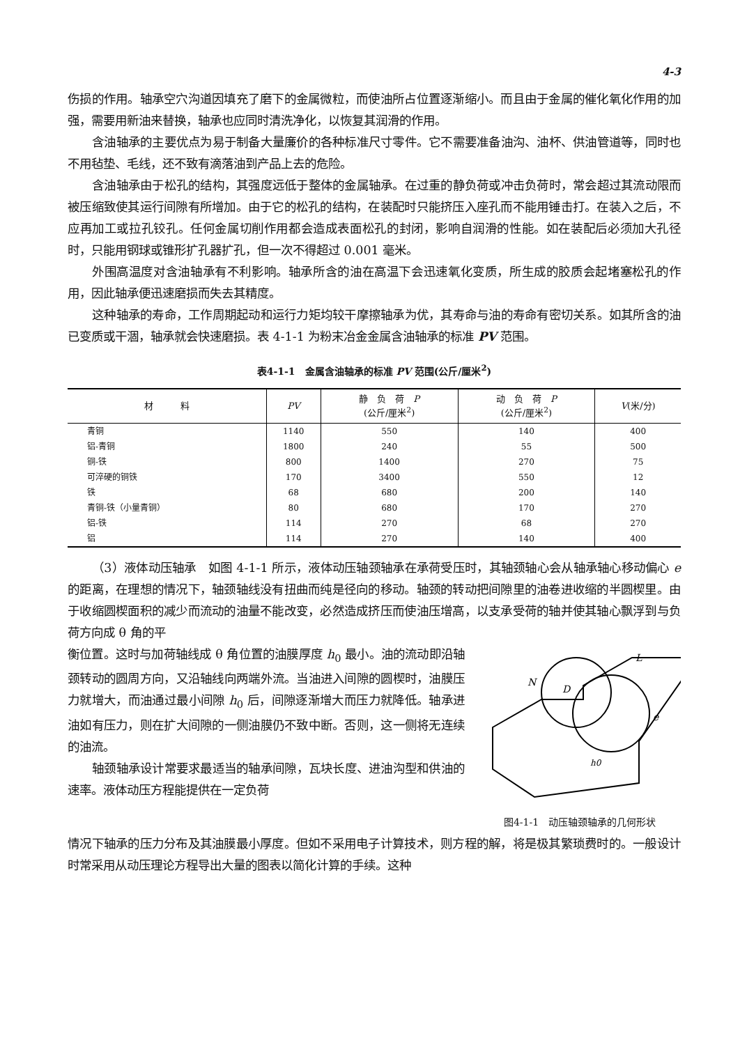4-3
伤损的作用。轴承空穴沟道因填充了磨下的金属微粒，而使油所占位置逐渐缩小。而且由于金属的催化氧化作用的加强，需要用新油来替换，轴承也应同时清洗净化，以恢复其润滑的作用。
含油轴承的主要优点为易于制备大量廉价的各种标准尺寸零件。它不需要准备油沟、油杯、供油管道等，同时也不用毡垫、毛线，还不致有滴落油到产品上去的危险。
含油轴承由于松孔的结构，其强度远低于整体的金属轴承。在过重的静负荷或冲击负荷时，常会超过其流动限而被压缩致使其运行间隙有所增加。由于它的松孔的结构，在装配时只能挤压入座孔而不能用锤击打。在装入之后，不应再加工或拉孔铰孔。任何金属切削作用都会造成表面松孔的封闭，影响自润滑的性能。如在装配后必须加大孔径时，只能用钢球或锥形扩孔器扩孔，但一次不得超过 0.001 毫米。
外围高温度对含油轴承有不利影响。轴承所含的油在高温下会迅速氧化变质，所生成的胶质会起堵塞松孔的作用，因此轴承便迅速磨损而失去其精度。
这种轴承的寿命，工作周期起动和运行力矩均较干摩擦轴承为优，其寿命与油的寿命有密切关系。如其所含的油已变质或干涸，轴承就会快速磨损。表 4-1-1 为粉末冶金金属含油轴承的标准 PV 范围。
表4-1-1　金属含油轴承的标准 PV 范围(公斤/厘米<sup>2</sup>)
| 材 料 | PV | 静 负 荷 P (公斤/厘米<sup>2</sup>) | 动 负 荷 P (公斤/厘米<sup>2</sup>) | V (米/分) |
| --- | --- | --- | --- | --- |
| 青铜 | 1140 | 550 | 140 | 400 |
| 铝-青铜 | 1800 | 240 | 55 | 500 |
| 铜-铁 | 800 | 1400 | 270 | 75 |
| 可淬硬的铜铁 | 170 | 3400 | 550 | 12 |
| 铁 | 68 | 680 | 200 | 140 |
| 青铜-铁（小量青铜） | 80 | 680 | 170 | 270 |
| 铝-铁 | 114 | 270 | 68 | 270 |
| 铝 | 114 | 270 | 140 | 400 |
（3）液体动压轴承　如图 4-1-1 所示，液体动压轴颈轴承在承荷受压时，其轴颈轴心会从轴承轴心移动偏心 e 的距离，在理想的情况下，轴颈轴线没有扭曲而纯是径向的移动。轴颈的转动把间隙里的油卷进收缩的半圆楔里。由于收缩圆楔面积的减少而流动的油量不能改变，必然造成挤压而使油压增高，以支承受荷的轴并使其轴心飘浮到与负荷方向成 θ 角的平
衡位置。这时与加荷轴线成 θ 角位置的油膜厚度 h<sub>0</sub> 最小。油的流动即沿轴颈转动的圆周方向，又沿轴线向两端外流。当油进入间隙的圆楔时，油膜压力就增大，而油通过最小间隙 h<sub>0</sub> 后，间隙逐渐增大而压力就降低。轴承进油如有压力，则在扩大间隙的一侧油膜仍不致中断。否则，这一侧将无连续的油流。
轴颈轴承设计常要求最适当的轴承间隙，瓦块长度、进油沟型和供油的速率。液体动压方程能提供在一定负荷
L
N
D
e
h0
图4-1-1　动压轴颈轴承的几何形状
情况下轴承的压力分布及其油膜最小厚度。但如不采用电子计算技术，则方程的解，将是极其繁琐费时的。一般设计时常采用从动压理论方程导出大量的图表以简化计算的手续。这种